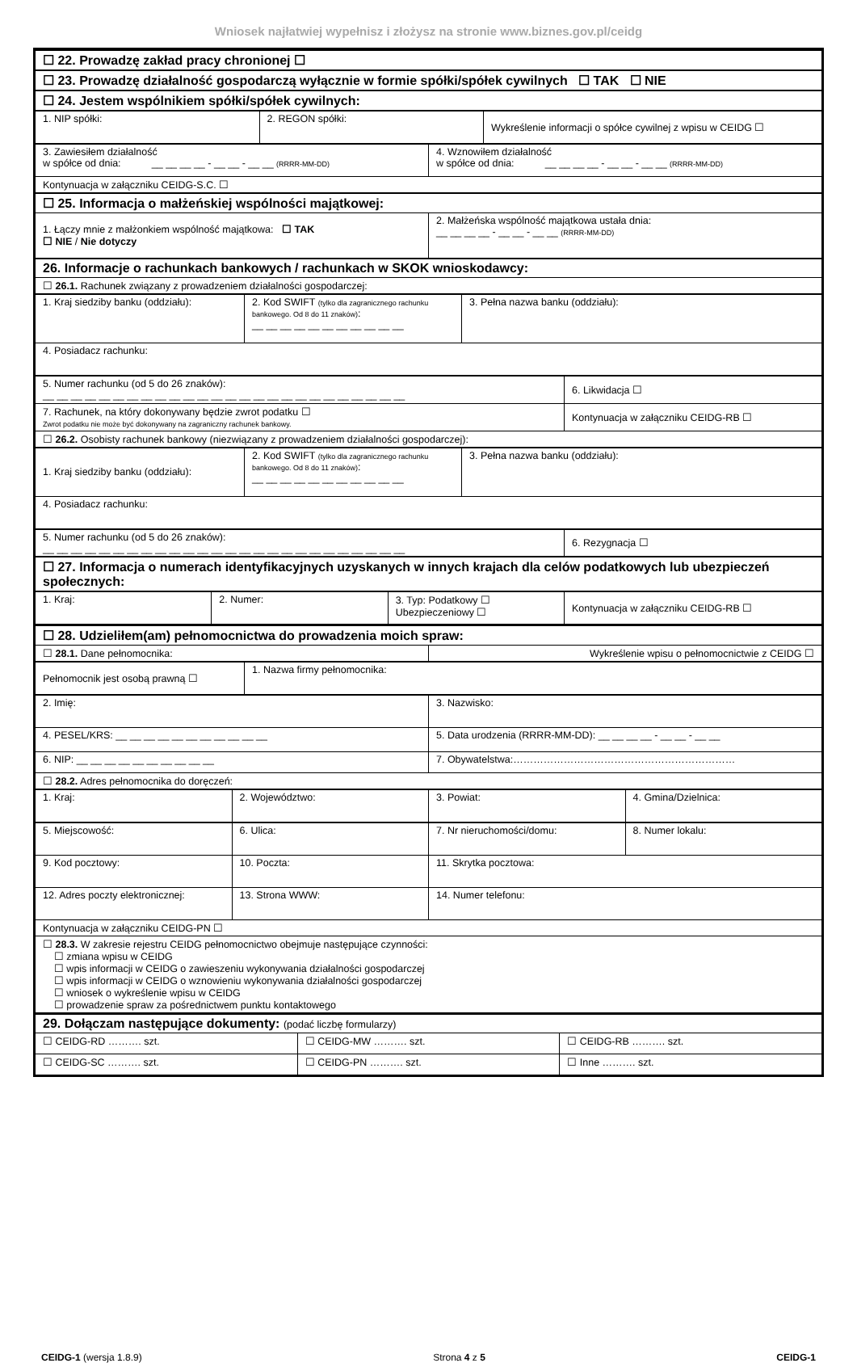Wniosek najłatwiej wypełnisz i złożysz na stronie www.biznes.gov.pl/ceidg
| ☐ 22. Prowadzę zakład pracy chronionej ☐ |
| ☐ 23. Prowadzę działalność gospodarczą wyłącznie w formie spółki/spółek cywilnych ☐ TAK ☐ NIE |
| ☐ 24. Jestem wspólnikiem spółki/spółek cywilnych: |
| 1. NIP spółki: | 2. REGON spółki: | Wykreślenie informacji o spółce cywilnej z wpisu w CEIDG ☐ |
| 3. Zawiesiłem działalność w spółce od dnia: __ __ __ __ - __ __ - __ __ (RRRR-MM-DD) | 4. Wznowiłem działalność w spółce od dnia: __ __ __ __ - __ __ - __ __ (RRRR-MM-DD) |
| Kontynuacja w załączniku CEIDG-S.C. ☐ | |
| ☐ 25. Informacja o małżeńskiej wspólności majątkowej: | |
| 1. Łączy mnie z małżonkiem wspólność majątkowa: ☐ TAK ☐ NIE / Nie dotyczy | 2. Małżeńska wspólność majątkowa ustała dnia: __ __ __ __ - __ __ - __ __ (RRRR-MM-DD) |
| 26. Informacje o rachunkach bankowych / rachunkach w SKOK wnioskodawcy: | |
| ☐ 26.1. Rachunek związany z prowadzeniem działalności gospodarczej: | |
| 1. Kraj siedziby banku (oddziału): | 2. Kod SWIFT (tylko dla zagranicznego rachunku bankowego. Od 8 do 11 znaków) : __ __ __ __ __ __ __ __ __ __ __ | 3. Pełna nazwa banku (oddziału): |
| 4. Posiadacz rachunku: | | |
| 5. Numer rachunku (od 5 do 26 znaków): __ __ __ __ __ __ __ __ __ __ __ __ __ __ __ __ __ __ __ __ __ __ __ __ __ __ | 6. Likwidacja ☐ |
| 7. Rachunek, na który dokonywany będzie zwrot podatku ☐ Zwrot podatku nie może być dokonywany na zagraniczny rachunek bankowy. | Kontynuacja w załączniku CEIDG-RB ☐ |
| ☐ 26.2. Osobisty rachunek bankowy (niezwiązany z prowadzeniem działalności gospodarczej): | |
| 1. Kraj siedziby banku (oddziału): | 2. Kod SWIFT (tylko dla zagranicznego rachunku bankowego. Od 8 do 11 znaków) : __ __ __ __ __ __ __ __ __ __ __ | 3. Pełna nazwa banku (oddziału): |
| 4. Posiadacz rachunku: | | |
| 5. Numer rachunku (od 5 do 26 znaków): __ __ __ __ __ __ __ __ __ __ __ __ __ __ __ __ __ __ __ __ __ __ __ __ __ __ | 6. Rezygnacja ☐ |
| ☐ 27. Informacja o numerach identyfikacyjnych uzyskanych w innych krajach dla celów podatkowych lub ubezpieczeń społecznych: | |
| 1. Kraj: | 2. Numer: | 3. Typ: Podatkowy ☐ Ubezpieczeniowy ☐ | Kontynuacja w załączniku CEIDG-RB ☐ |
| ☐ 28. Udzieliłem(am) pełnomocnictwa do prowadzenia moich spraw: | |
| ☐ 28.1. Dane pełnomocnika: | Wykreślenie wpisu o pełnomocnictwie z CEIDG ☐ |
| Pełnomocnik jest osobą prawną ☐ | 1. Nazwa firmy pełnomocnika: |
| 2. Imię: | 3. Nazwisko: |
| 4. PESEL/KRS: __ __ __ __ __ __ __ __ __ __ __ | 5. Data urodzenia (RRRR-MM-DD): __ __ __ __ - __ __ - __ __ |
| 6. NIP: __ __ __ __ __ __ __ __ __ __ | 7. Obywatelstwa:………………………………………………………… |
| ☐ 28.2. Adres pełnomocnika do doręczeń: | |
| 1. Kraj: | 2. Województwo: | 3. Powiat: | 4. Gmina/Dzielnica: |
| 5. Miejscowość: | 6. Ulica: | 7. Nr nieruchomości/domu: | 8. Numer lokalu: |
| 9. Kod pocztowy: | 10. Poczta: | 11. Skrytka pocztowa: | |
| 12. Adres poczty elektronicznej: | 13. Strona WWW: | 14. Numer telefonu: | |
| Kontynuacja w załączniku CEIDG-PN ☐ | | | |
| ☐ 28.3. W zakresie rejestru CEIDG pełnomocnictwo obejmuje następujące czynności: ☐ zmiana wpisu w CEIDG ☐ wpis informacji w CEIDG o zawieszeniu wykonywania działalności gospodarczej ☐ wpis informacji w CEIDG o wznowieniu wykonywania działalności gospodarczej ☐ wniosek o wykreślenie wpisu w CEIDG ☐ prowadzenie spraw za pośrednictwem punktu kontaktowego | | | |
| 29. Dołączam następujące dokumenty: (podać liczbę formularzy) | | |
| ☐ CEIDG-RD ………. szt. | ☐ CEIDG-MW ………. szt. | ☐ CEIDG-RB ………. szt. |
| ☐ CEIDG-SC ………. szt. | ☐ CEIDG-PN ………. szt. | ☐ Inne ………. szt. |
CEIDG-1 (wersja 1.8.9) Strona 4 z 5 CEIDG-1